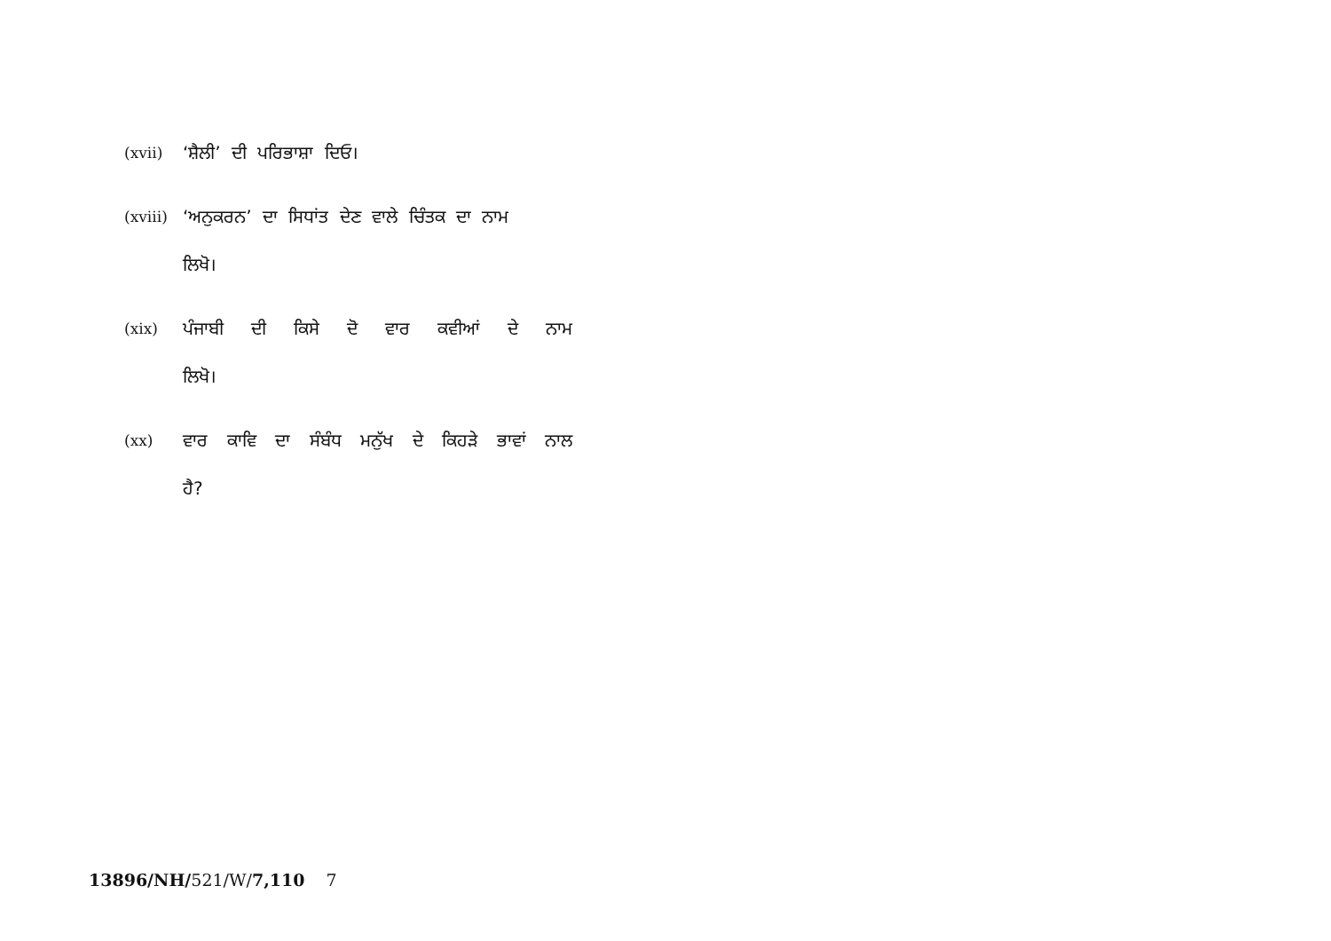(xvii) ‘ਸ਼ੈਲੀ’ ਦੀ ਪਰਿਭਾਸ਼ਾ ਦਿਓ।
(xviii) ‘ਅਨੁਕਰਨ’ ਦਾ ਸਿਧਾਂਤ ਦੇਣ ਵਾਲੇ ਚਿੰਤਕ ਦਾ ਨਾਮ
ਲਿਖੋ।
(xix) ਪੰਜਾਬੀ ਦੀ ਕਿਸੇ ਦੋ ਵਾਰ ਕਵੀਆਂ ਦੇ ਨਾਮ
ਲਿਖੋ।
(xx) ਵਾਰ ਕਾਵਿ ਦਾ ਸੰਬੰਧ ਮਨੁੱਖ ਦੇ ਕਿਹੜੇ ਭਾਵਾਂ ਨਾਲ
ਹੈ?
13896/NH/521/W/7,110 7